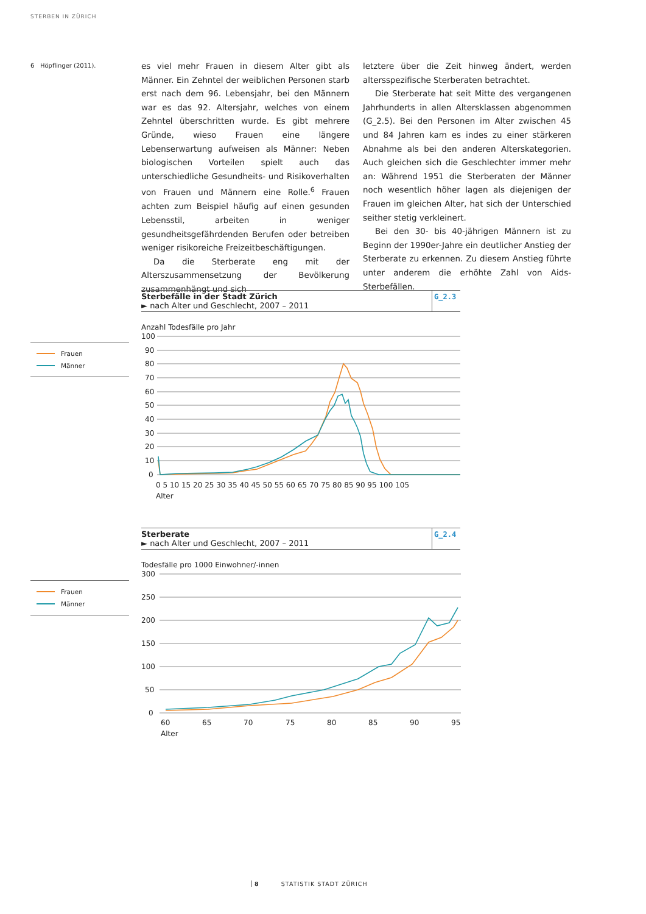STERBEN IN ZÜRICH
6 Höpflinger (2011).
es viel mehr Frauen in diesem Alter gibt als Männer. Ein Zehntel der weiblichen Personen starb erst nach dem 96. Lebensjahr, bei den Männern war es das 92. Altersjahr, welches von einem Zehntel überschritten wurde. Es gibt mehrere Gründe, wieso Frauen eine längere Lebenserwartung aufweisen als Männer: Neben biologischen Vorteilen spielt auch das unterschiedliche Gesundheits- und Risikoverhalten von Frauen und Männern eine Rolle.<sup>6</sup> Frauen achten zum Beispiel häufig auf einen gesunden Lebensstil, arbeiten in weniger gesundheitsgefährdenden Berufen oder betreiben weniger risikoreiche Freizeitbeschäftigungen.
Da die Sterberate eng mit der Alterszusammensetzung der Bevölkerung zusammenhängt und sich
letztere über die Zeit hinweg ändert, werden altersspezifische Sterberaten betrachtet.
Die Sterberate hat seit Mitte des vergangenen Jahrhunderts in allen Altersklassen abgenommen (G_2.5). Bei den Personen im Alter zwischen 45 und 84 Jahren kam es indes zu einer stärkeren Abnahme als bei den anderen Alterskategorien. Auch gleichen sich die Geschlechter immer mehr an: Während 1951 die Sterberaten der Männer noch wesentlich höher lagen als diejenigen der Frauen im gleichen Alter, hat sich der Unterschied seither stetig verkleinert.
Bei den 30- bis 40-jährigen Männern ist zu Beginn der 1990er-Jahre ein deutlicher Anstieg der Sterberate zu erkennen. Zu diesem Anstieg führte unter anderem die erhöhte Zahl von Aids-Sterbefällen.
Sterbefälle in der Stadt Zürich
► nach Alter und Geschlecht, 2007 – 2011
G_2.3
Anzahl Todesfälle pro Jahr
100
90
80
70
60
50
40
30
20
10
0
0 5 10 15 20 25 30 35 40 45 50 55 60 65 70 75 80 85 90 95 100 105
Alter
Frauen
Männer
Sterberate
► nach Alter und Geschlecht, 2007 – 2011
G_2.4
Todesfälle pro 1000 Einwohner/-innen
300
250
200
150
100
50
0
60
65
70
75
80
85
90
95
Alter
Frauen
Männer
8 STATISTIK STADT ZÜRICH